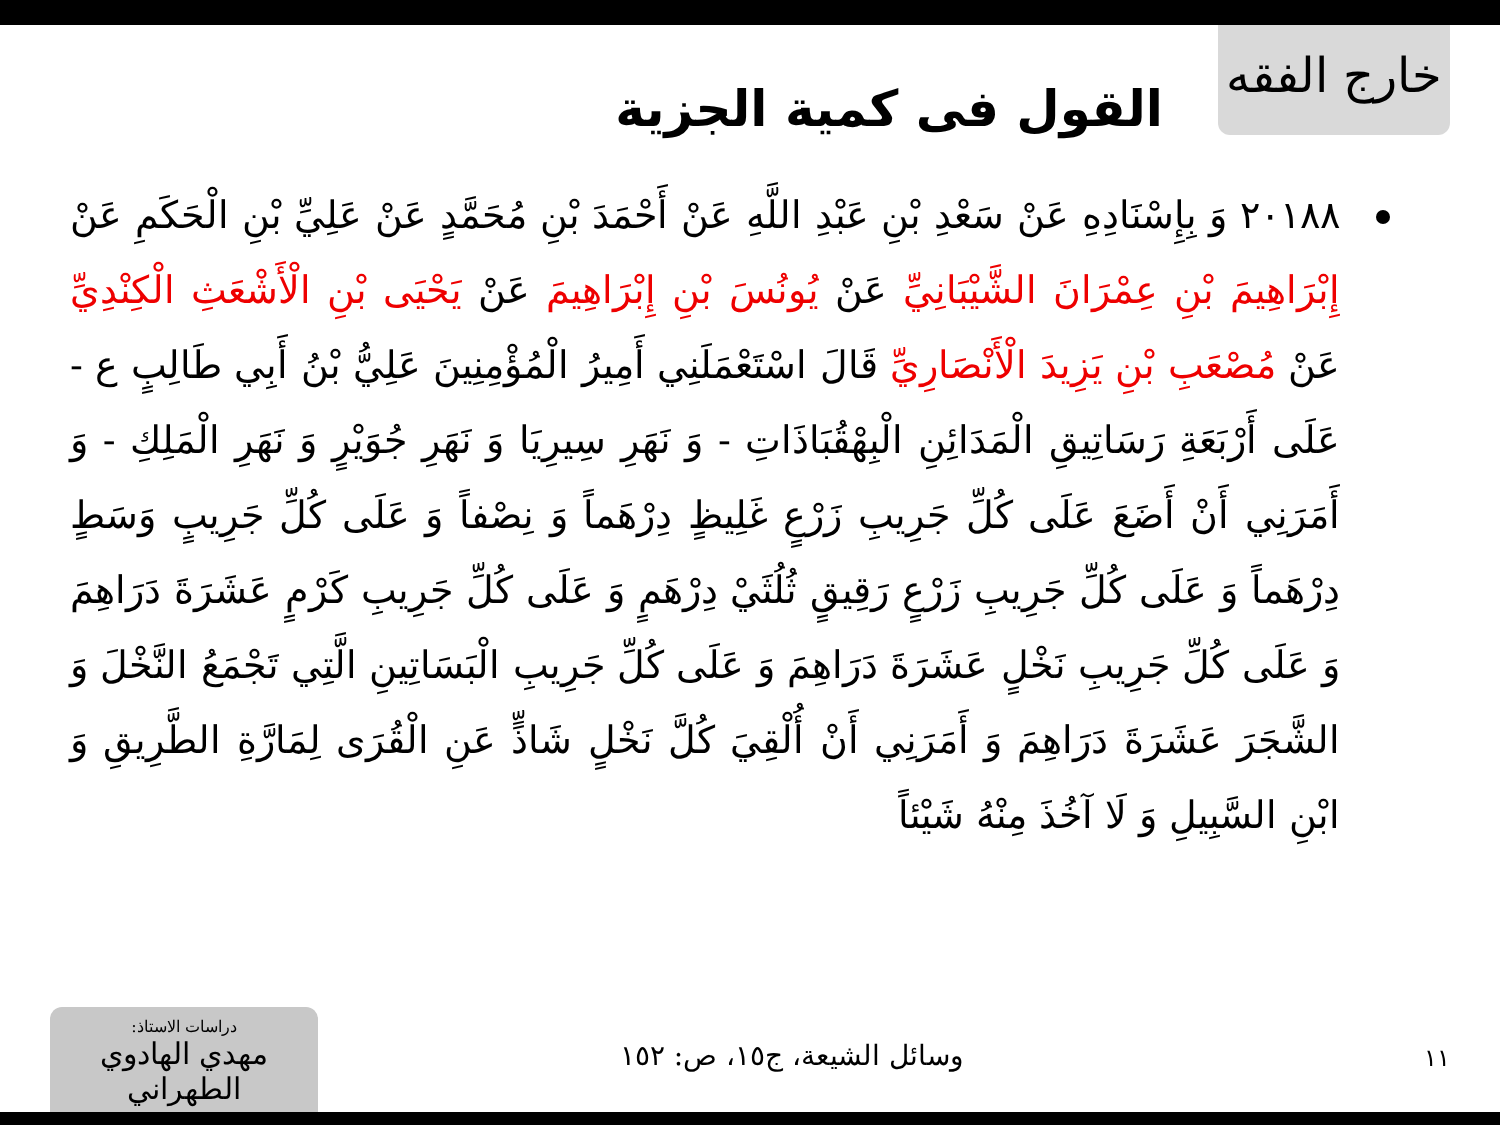خارج الفقه
القول فى كمية الجزية
٢٠١٨٨ وَ بِإِسْنَادِهِ عَنْ سَعْدِ بْنِ عَبْدِ اللَّهِ عَنْ أَحْمَدَ بْنِ مُحَمَّدٍ عَنْ عَلِيِّ بْنِ الْحَكَمِ عَنْ إِبْرَاهِيمَ بْنِ عِمْرَانَ الشَّيْبَانِيِّ عَنْ يُونُسَ بْنِ إِبْرَاهِيمَ عَنْ يَحْيَى بْنِ الْأَشْعَثِ الْكِنْدِيِّ عَنْ مُصْعَبِ بْنِ يَزِيدَ الْأَنْصَارِيِّ قَالَ اسْتَعْمَلَنِي أَمِيرُ الْمُؤْمِنِينَ عَلِيُّ بْنُ أَبِي طَالِبٍ ع - عَلَى أَرْبَعَةِ رَسَاتِيقِ الْمَدَائِنِ الْبِهْقُبَاذَاتِ - وَ نَهَرِ سِيرِيَا وَ نَهَرِ جُوَيْرٍ وَ نَهَرِ الْمَلِكِ - وَ أَمَرَنِي أَنْ أَضَعَ عَلَى كُلِّ جَرِيبِ زَرْعٍ غَلِيظٍ دِرْهَماً وَ نِصْفاً وَ عَلَى كُلِّ جَرِيبٍ وَسَطٍ دِرْهَماً وَ عَلَى كُلِّ جَرِيبِ زَرْعٍ رَقِيقٍ ثُلُثَيْ دِرْهَمٍ وَ عَلَى كُلِّ جَرِيبِ كَرْمٍ عَشَرَةَ دَرَاهِمَ وَ عَلَى كُلِّ جَرِيبِ نَخْلٍ عَشَرَةَ دَرَاهِمَ وَ عَلَى كُلِّ جَرِيبِ الْبَسَاتِينِ الَّتِي تَجْمَعُ النَّخْلَ وَ الشَّجَرَ عَشَرَةَ دَرَاهِمَ وَ أَمَرَنِي أَنْ أُلْقِيَ كُلَّ نَخْلٍ شَاذٍّ عَنِ الْقُرَى لِمَارَّةِ الطَّرِيقِ وَ ابْنِ السَّبِيلِ وَ لَا آخُذَ مِنْهُ شَيْئاً
١١
وسائل الشيعة، ج١٥، ص: ١٥٢
دراسات الاستاذ:
مهدي الهادوي الطهراني